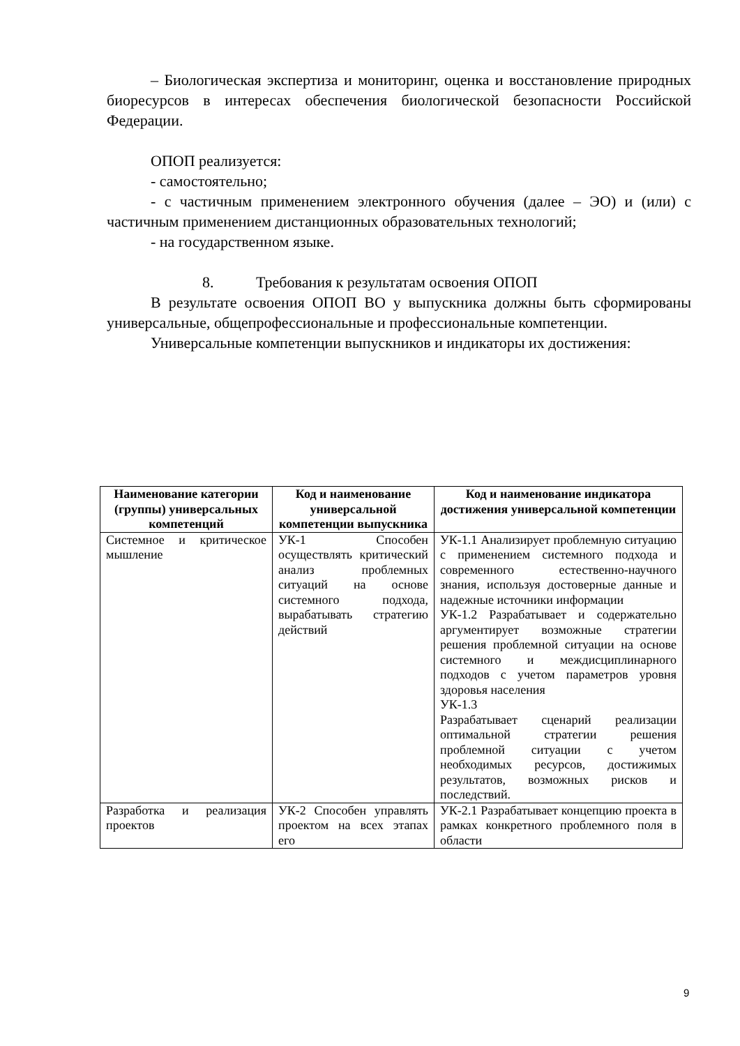– Биологическая экспертиза и мониторинг, оценка и восстановление природных биоресурсов в интересах обеспечения биологической безопасности Российской Федерации.
ОПОП реализуется:
- самостоятельно;
- с частичным применением электронного обучения (далее – ЭО) и (или) с частичным применением дистанционных образовательных технологий;
- на государственном языке.
8. Требования к результатам освоения ОПОП
В результате освоения ОПОП ВО у выпускника должны быть сформированы универсальные, общепрофессиональные и профессиональные компетенции.
Универсальные компетенции выпускников и индикаторы их достижения:
| Наименование категории (группы) универсальных компетенций | Код и наименование универсальной компетенции выпускника | Код и наименование индикатора достижения универсальной компетенции |
| --- | --- | --- |
| Системное и критическое мышление | УК-1 Способен осуществлять критический анализ проблемных ситуаций на основе системного подхода, вырабатывать стратегию действий | УК-1.1 Анализирует проблемную ситуацию с применением системного подхода и современного естественно-научного знания, используя достоверные данные и надежные источники информации УК-1.2 Разрабатывает и содержательно аргументирует возможные стратегии решения проблемной ситуации на основе системного и междисциплинарного подходов с учетом параметров уровня здоровья населения УК-1.3 Разрабатывает сценарий реализации оптимальной стратегии решения проблемной ситуации с учетом необходимых ресурсов, достижимых результатов, возможных рисков и последствий. |
| Разработка и реализация проектов | УК-2 Способен управлять проектом на всех этапах его | УК-2.1 Разрабатывает концепцию проекта в рамках конкретного проблемного поля в области |
9